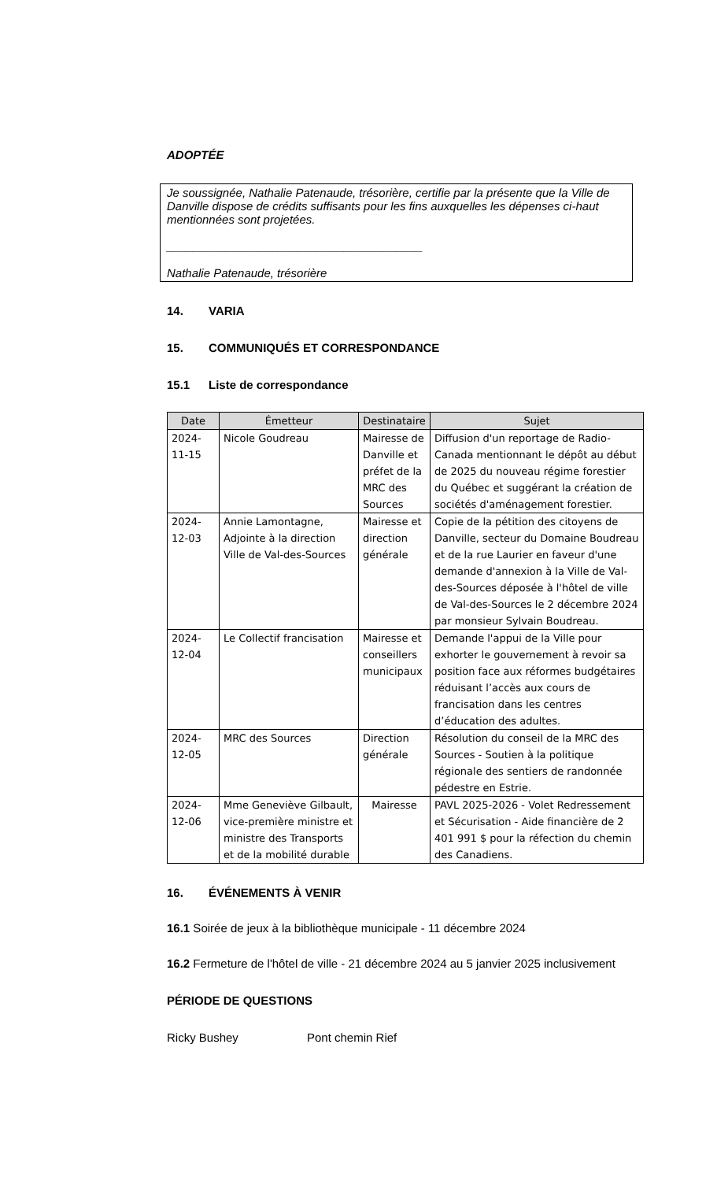ADOPTÉE
Je soussignée, Nathalie Patenaude, trésorière, certifie par la présente que la Ville de Danville dispose de crédits suffisants pour les fins auxquelles les dépenses ci-haut mentionnées sont projetées.
_______________________________________
Nathalie Patenaude, trésorière
14. VARIA
15. COMMUNIQUÉS ET CORRESPONDANCE
15.1 Liste de correspondance
| Date | Émetteur | Destinataire | Sujet |
| --- | --- | --- | --- |
| 2024-11-15 | Nicole Goudreau | Mairesse de Danville et préfet de la MRC des Sources | Diffusion d'un reportage de Radio-Canada mentionnant le dépôt au début de 2025 du nouveau régime forestier du Québec et suggérant la création de sociétés d'aménagement forestier. |
| 2024-12-03 | Annie Lamontagne, Adjointe à la direction Ville de Val-des-Sources | Mairesse et direction générale | Copie de la pétition des citoyens de Danville, secteur du Domaine Boudreau et de la rue Laurier en faveur d'une demande d'annexion à la Ville de Val-des-Sources déposée à l'hôtel de ville de Val-des-Sources le 2 décembre 2024 par monsieur Sylvain Boudreau. |
| 2024-12-04 | Le Collectif francisation | Mairesse et conseillers municipaux | Demande l'appui de la Ville pour exhorter le gouvernement à revoir sa position face aux réformes budgétaires réduisant l’accès aux cours de francisation dans les centres d’éducation des adultes. |
| 2024-12-05 | MRC des Sources | Direction générale | Résolution du conseil de la MRC des Sources - Soutien à la politique régionale des sentiers de randonnée pédestre en Estrie. |
| 2024-12-06 | Mme Geneviève Gilbault, vice-première ministre et ministre des Transports et de la mobilité durable | Mairesse | PAVL 2025-2026 - Volet Redressement et Sécurisation - Aide financière de 2 401 991 $ pour la réfection du chemin des Canadiens. |
16. ÉVÉNEMENTS À VENIR
16.1 Soirée de jeux à la bibliothèque municipale - 11 décembre 2024
16.2 Fermeture de l'hôtel de ville - 21 décembre 2024 au 5 janvier 2025 inclusivement
PÉRIODE DE QUESTIONS
Ricky Bushey Pont chemin Rief